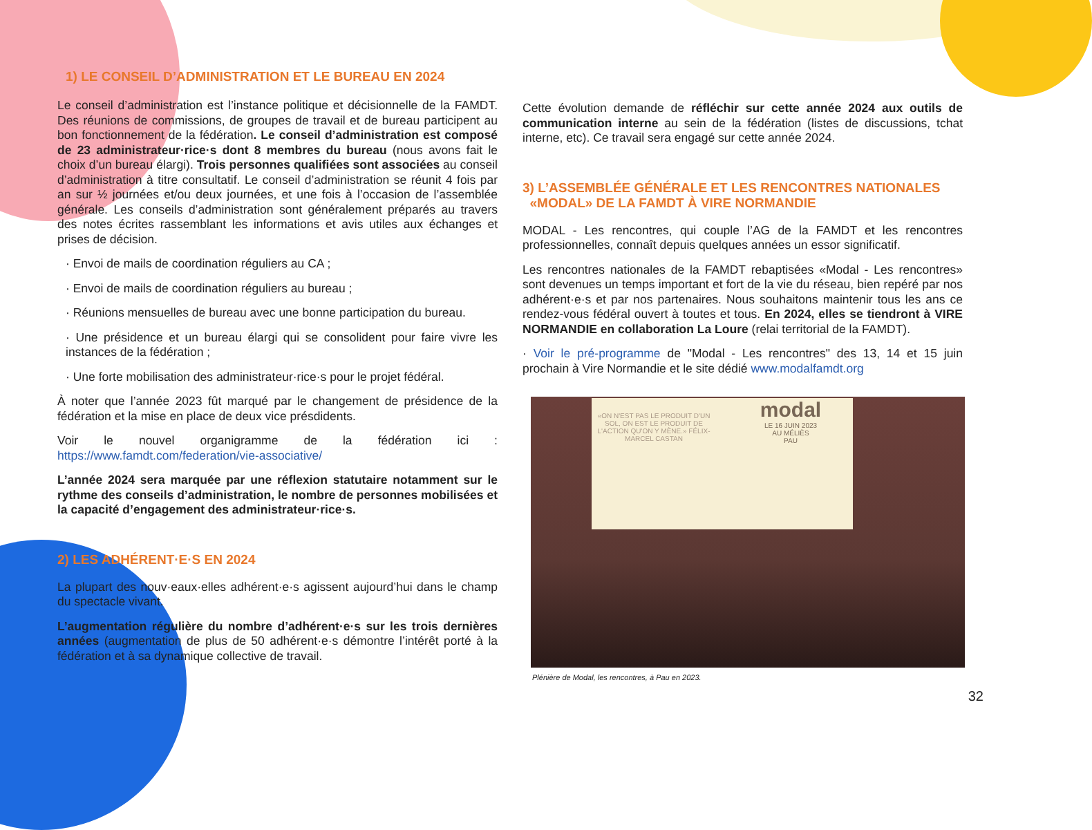1) LE CONSEIL D’ADMINISTRATION ET LE BUREAU EN 2024
Le conseil d’administration est l’instance politique et décisionnelle de la FAMDT. Des réunions de commissions, de groupes de travail et de bureau participent au bon fonctionnement de la fédération. Le conseil d’administration est composé de 23 administrateur·rice·s dont 8 membres du bureau (nous avons fait le choix d’un bureau élargi). Trois personnes qualifiées sont associées au conseil d’administration à titre consultatif. Le conseil d’administration se réunit 4 fois par an sur ½ journées et/ou deux journées, et une fois à l’occasion de l’assemblée générale. Les conseils d’administration sont généralement préparés au travers des notes écrites rassemblant les informations et avis utiles aux échanges et prises de décision.
· Envoi de mails de coordination réguliers au CA ;
· Envoi de mails de coordination réguliers au bureau ;
· Réunions mensuelles de bureau avec une bonne participation du bureau.
· Une présidence et un bureau élargi qui se consolident pour faire vivre les instances de la fédération ;
· Une forte mobilisation des administrateur·rice·s pour le projet fédéral.
À noter que l’année 2023 fût marqué par le changement de présidence de la fédération et la mise en place de deux vice présdidents.
Voir le nouvel organigramme de la fédération ici : https://www.famdt.com/federation/vie-associative/
L’année 2024 sera marquée par une réflexion statutaire notamment sur le rythme des conseils d’administration, le nombre de personnes mobilisées et la capacité d’engagement des administrateur·rice·s.
2) LES ADHÉRENT·E·S EN 2024
La plupart des nouv·eaux·elles adhérent·e·s agissent aujourd’hui dans le champ du spectacle vivant.
L’augmentation régulière du nombre d’adhérent·e·s sur les trois dernières années (augmentation de plus de 50 adhérent·e·s démontre l’intérêt porté à la fédération et à sa dynamique collective de travail.
Cette évolution demande de réfléchir sur cette année 2024 aux outils de communication interne au sein de la fédération (listes de discussions, tchat interne, etc). Ce travail sera engagé sur cette année 2024.
3) L’ASSEMBLÉE GÉNÉRALE ET LES RENCONTRES NATIONALES
«MODAL» DE LA FAMDT À VIRE NORMANDIE
MODAL - Les rencontres, qui couple l’AG de la FAMDT et les rencontres professionnelles, connaît depuis quelques années un essor significatif.
Les rencontres nationales de la FAMDT rebaptisées «Modal - Les rencontres» sont devenues un temps important et fort de la vie du réseau, bien repéré par nos adhérent·e·s et par nos partenaires. Nous souhaitons maintenir tous les ans ce rendez-vous fédéral ouvert à toutes et tous. En 2024, elles se tiendront à VIRE NORMANDIE en collaboration La Loure (relai territorial de la FAMDT).
· Voir le pré-programme de "Modal - Les rencontres" des 13, 14 et 15 juin prochain à Vire Normandie et le site dédié www.modalfamdt.org
«ON N'EST PAS LE PRODUIT D'UN SOL, ON EST LE PRODUIT DE L'ACTION QU'ON Y MÈNE.» FÉLIX-MARCEL CASTAN
modal
LE 16 JUIN 2023
AU MÉLIÈS
PAU
Plénière de Modal, les rencontres, à Pau en 2023.
32